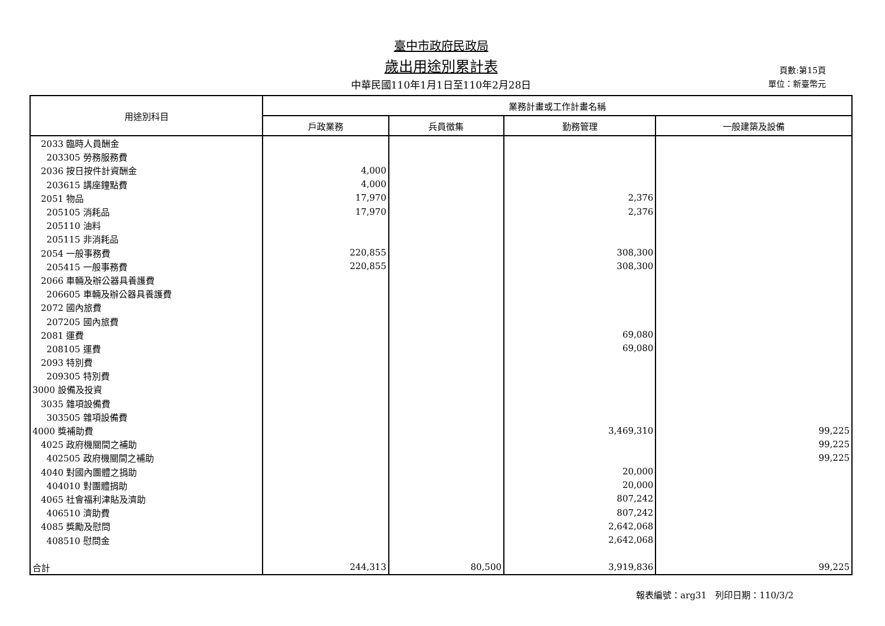臺中市政府民政局
歲出用途別累計表
中華民國110年1月1日至110年2月28日
頁數:第15頁
單位：新臺幣元
| 用途別科目 | 業務計畫或工作計畫名稱 | | | |
| --- | --- | --- | --- | --- |
| | 戶政業務 | 兵員徵集 | 勤務管理 | 一般建築及設備 |
| 2033 臨時人員酬金 | | | | |
| 203305 勞務服務費 | | | | |
| 2036 按日按件計資酬金 | 4,000 | | | |
| 203615 講座鐘點費 | 4,000 | | | |
| 2051 物品 | 17,970 | | 2,376 | |
| 205105 消耗品 | 17,970 | | 2,376 | |
| 205110 油料 | | | | |
| 205115 非消耗品 | | | | |
| 2054 一般事務費 | 220,855 | | 308,300 | |
| 205415 一般事務費 | 220,855 | | 308,300 | |
| 2066 車輛及辦公器具養護費 | | | | |
| 206605 車輛及辦公器具養護費 | | | | |
| 2072 國內旅費 | | | | |
| 207205 國內旅費 | | | | |
| 2081 運費 | | | 69,080 | |
| 208105 運費 | | | 69,080 | |
| 2093 特別費 | | | | |
| 209305 特別費 | | | | |
| 3000 設備及投資 | | | | |
| 3035 雜項設備費 | | | | |
| 303505 雜項設備費 | | | | |
| 4000 獎補助費 | | | 3,469,310 | 99,225 |
| 4025 政府機關間之補助 | | | | 99,225 |
| 402505 政府機關間之補助 | | | | 99,225 |
| 4040 對國內團體之捐助 | | | 20,000 | |
| 404010 對團體捐助 | | | 20,000 | |
| 4065 社會福利津貼及濟助 | | | 807,242 | |
| 406510 濟助費 | | | 807,242 | |
| 4085 獎勵及慰問 | | | 2,642,068 | |
| 408510 慰問金 | | | 2,642,068 | |
| 合計 | 244,313 | 80,500 | 3,919,836 | 99,225 |
報表編號：arg31 列印日期：110/3/2